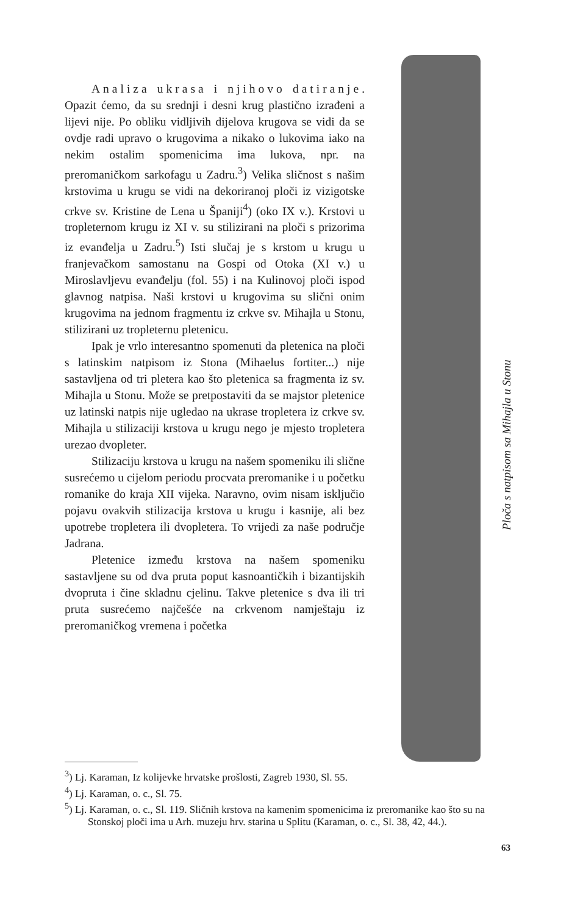Analiza ukrasa i njihovo datiranje. Opazit ćemo, da su srednji i desni krug plastično izrađeni a lijevi nije. Po obliku vidljivih dijelova krugova se vidi da se ovdje radi upravo o krugovima a nikako o lukovima iako na nekim ostalim spomenicima ima lukova, npr. na preromaničkom sarkofagu u Zadru.<sup>3</sup>) Velika sličnost s našim krstovima u krugu se vidi na dekoriranoj ploči iz vizigotske crkve sv. Kristine de Lena u Španiji<sup>4</sup>) (oko IX v.). Krstovi u tropleternom krugu iz XI v. su stilizirani na ploči s prizorima iz evanđelja u Zadru.<sup>5</sup>) Isti slučaj je s krstom u krugu u franjevačkom samostanu na Gospi od Otoka (XI v.) u Miroslavljevu evanđelju (fol. 55) i na Kulinovoj ploči ispod glavnog natpisa. Naši krstovi u krugovima su slični onim krugovima na jednom fragmentu iz crkve sv. Mihajla u Stonu, stilizirani uz tropleternu pletenicu.
Ipak je vrlo interesantno spomenuti da pletenica na ploči s latinskim natpisom iz Stona (Mihaelus fortiter...) nije sastavljena od tri pletera kao što pletenica sa fragmenta iz sv. Mihajla u Stonu. Može se pretpostaviti da se majstor pletenice uz latinski natpis nije ugledao na ukrase tropletera iz crkve sv. Mihajla u stilizaciji krstova u krugu nego je mjesto tropletera urezao dvopleter.
Stilizaciju krstova u krugu na našem spomeniku ili slične susrećemo u cijelom periodu procvata preromanike i u početku romanike do kraja XII vijeka. Naravno, ovim nisam isključio pojavu ovakvih stilizacija krstova u krugu i kasnije, ali bez upotrebe tropletera ili dvopletera. To vrijedi za naše područje Jadrana.
Pletenice između krstova na našem spomeniku sastavljene su od dva pruta poput kasnoantičkih i bizantijskih dvopruta i čine skladnu cjelinu. Takve pletenice s dva ili tri pruta susrećemo najčešće na crkvenom namještaju iz preromaničkog vremena i početka
Ploča s natpisom sa Mihajla u Stonu
<sup>3</sup>) Lj. Karaman, Iz kolijevke hrvatske prošlosti, Zagreb 1930, Sl. 55.
<sup>4</sup>) Lj. Karaman, o. c., Sl. 75.
<sup>5</sup>) Lj. Karaman, o. c., Sl. 119. Sličnih krstova na kamenim spomenicima iz preromanike kao što su na Stonskoj ploči ima u Arh. muzeju hrv. starina u Splitu (Karaman, o. c., Sl. 38, 42, 44.).
63